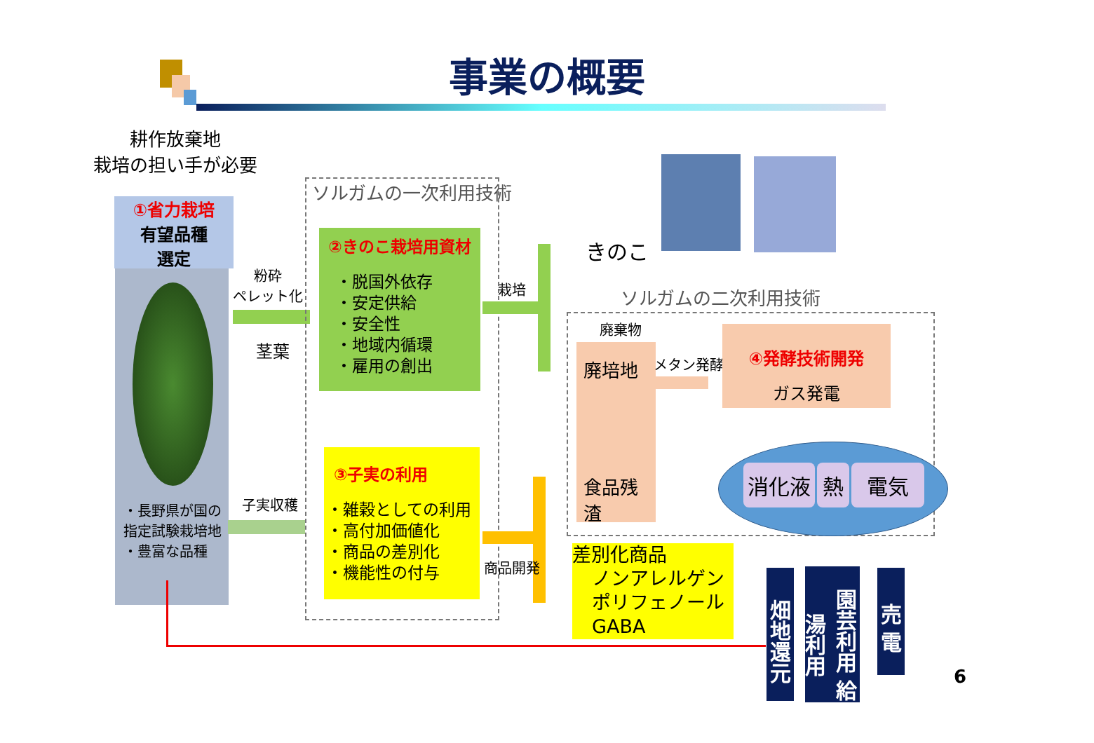事業の概要
耕作放棄地
栽培の担い手が必要
①省力栽培
有望品種
選定
・長野県が国の指定試験栽培地
・豊富な品種
粉砕
ペレット化
茎葉
子実収穫
ソルガムの一次利用技術
②きのこ栽培用資材
・脱国外依存
・安定供給
・安全性
・地域内循環
・雇用の創出
③子実の利用
・雑穀としての利用
・高付加価値化
・商品の差別化
・機能性の付与
栽培
きのこ
ソルガムの二次利用技術
廃棄物
廃培地
食品残渣
メタン発酵
④発酵技術開発
ガス発電
消化液 熱 電気
商品開発
差別化商品
ノンアレルゲン
ポリフェノール
GABA
畑地還元
園芸利用 給湯利用
売 電
6